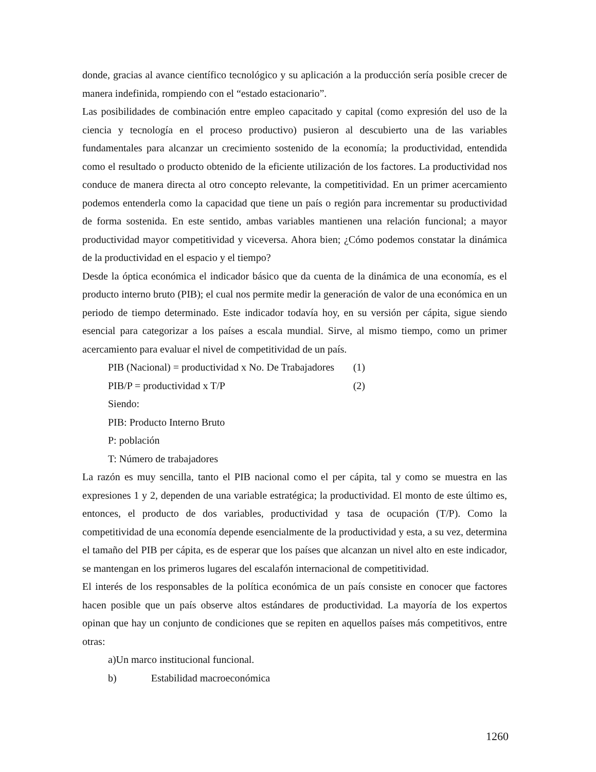donde, gracias al avance científico tecnológico y su aplicación a la producción sería posible crecer de manera indefinida, rompiendo con el “estado estacionario”.
Las posibilidades de combinación entre empleo capacitado y capital (como expresión del uso de la ciencia y tecnología en el proceso productivo) pusieron al descubierto una de las variables fundamentales para alcanzar un crecimiento sostenido de la economía; la productividad, entendida como el resultado o producto obtenido de la eficiente utilización de los factores. La productividad nos conduce de manera directa al otro concepto relevante, la competitividad. En un primer acercamiento podemos entenderla como la capacidad que tiene un país o región para incrementar su productividad de forma sostenida. En este sentido, ambas variables mantienen una relación funcional; a mayor productividad mayor competitividad y viceversa. Ahora bien; ¿Cómo podemos constatar la dinámica de la productividad en el espacio y el tiempo?
Desde la óptica económica el indicador básico que da cuenta de la dinámica de una economía, es el producto interno bruto (PIB); el cual nos permite medir la generación de valor de una económica en un periodo de tiempo determinado. Este indicador todavía hoy, en su versión per cápita, sigue siendo esencial para categorizar a los países a escala mundial. Sirve, al mismo tiempo, como un primer acercamiento para evaluar el nivel de competitividad de un país.
PIB (Nacional) = productividad x No. De Trabajadores (1)
PIB/P = productividad x T/P (2)
Siendo:
PIB: Producto Interno Bruto
P: población
T: Número de trabajadores
La razón es muy sencilla, tanto el PIB nacional como el per cápita, tal y como se muestra en las expresiones 1 y 2, dependen de una variable estratégica; la productividad. El monto de este último es, entonces, el producto de dos variables, productividad y tasa de ocupación (T/P). Como la competitividad de una economía depende esencialmente de la productividad y esta, a su vez, determina el tamaño del PIB per cápita, es de esperar que los países que alcanzan un nivel alto en este indicador, se mantengan en los primeros lugares del escalafón internacional de competitividad.
El interés de los responsables de la política económica de un país consiste en conocer que factores hacen posible que un país observe altos estándares de productividad. La mayoría de los expertos opinan que hay un conjunto de condiciones que se repiten en aquellos países más competitivos, entre otras:
a)Un marco institucional funcional.
b) Estabilidad macroeconómica
1260